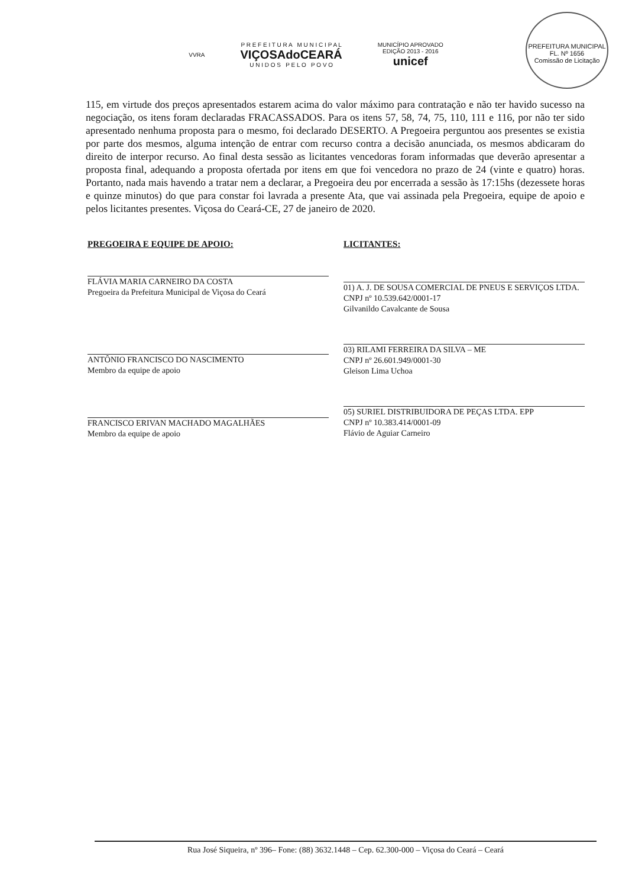VVRA
P R E F E I T U R A M U N I C I P A L
VIÇOSAdoCEARÁ
U N I D O S P E L O P O V O
MUNICÍPIO APROVADO
EDIÇÃO 2013 - 2016
unicef
PREFEITURA MUNICIPAL
FL. Nº 1656
Comissão de Licitação
115, em virtude dos preços apresentados estarem acima do valor máximo para contratação e não ter havido sucesso na negociação, os itens foram declaradas FRACASSADOS. Para os itens 57, 58, 74, 75, 110, 111 e 116, por não ter sido apresentado nenhuma proposta para o mesmo, foi declarado DESERTO. A Pregoeira perguntou aos presentes se existia por parte dos mesmos, alguma intenção de entrar com recurso contra a decisão anunciada, os mesmos abdicaram do direito de interpor recurso. Ao final desta sessão as licitantes vencedoras foram informadas que deverão apresentar a proposta final, adequando a proposta ofertada por itens em que foi vencedora no prazo de 24 (vinte e quatro) horas. Portanto, nada mais havendo a tratar nem a declarar, a Pregoeira deu por encerrada a sessão às 17:15hs (dezessete horas e quinze minutos) do que para constar foi lavrada a presente Ata, que vai assinada pela Pregoeira, equipe de apoio e pelos licitantes presentes. Viçosa do Ceará-CE, 27 de janeiro de 2020.
PREGOEIRA E EQUIPE DE APOIO:
FLÁVIA MARIA CARNEIRO DA COSTA
Pregoeira da Prefeitura Municipal de Viçosa do Ceará
ANTÔNIO FRANCISCO DO NASCIMENTO
Membro da equipe de apoio
FRANCISCO ERIVAN MACHADO MAGALHÃES
Membro da equipe de apoio
LICITANTES:
01) A. J. DE SOUSA COMERCIAL DE PNEUS E SERVIÇOS LTDA.
CNPJ nº 10.539.642/0001-17
Gilvanildo Cavalcante de Sousa
03) RILAMI FERREIRA DA SILVA – ME
CNPJ nº 26.601.949/0001-30
Gleison Lima Uchoa
05) SURIEL DISTRIBUIDORA DE PEÇAS LTDA. EPP
CNPJ nº 10.383.414/0001-09
Flávio de Aguiar Carneiro
Rua José Siqueira, nº 396– Fone: (88) 3632.1448 – Cep. 62.300-000 – Viçosa do Ceará – Ceará